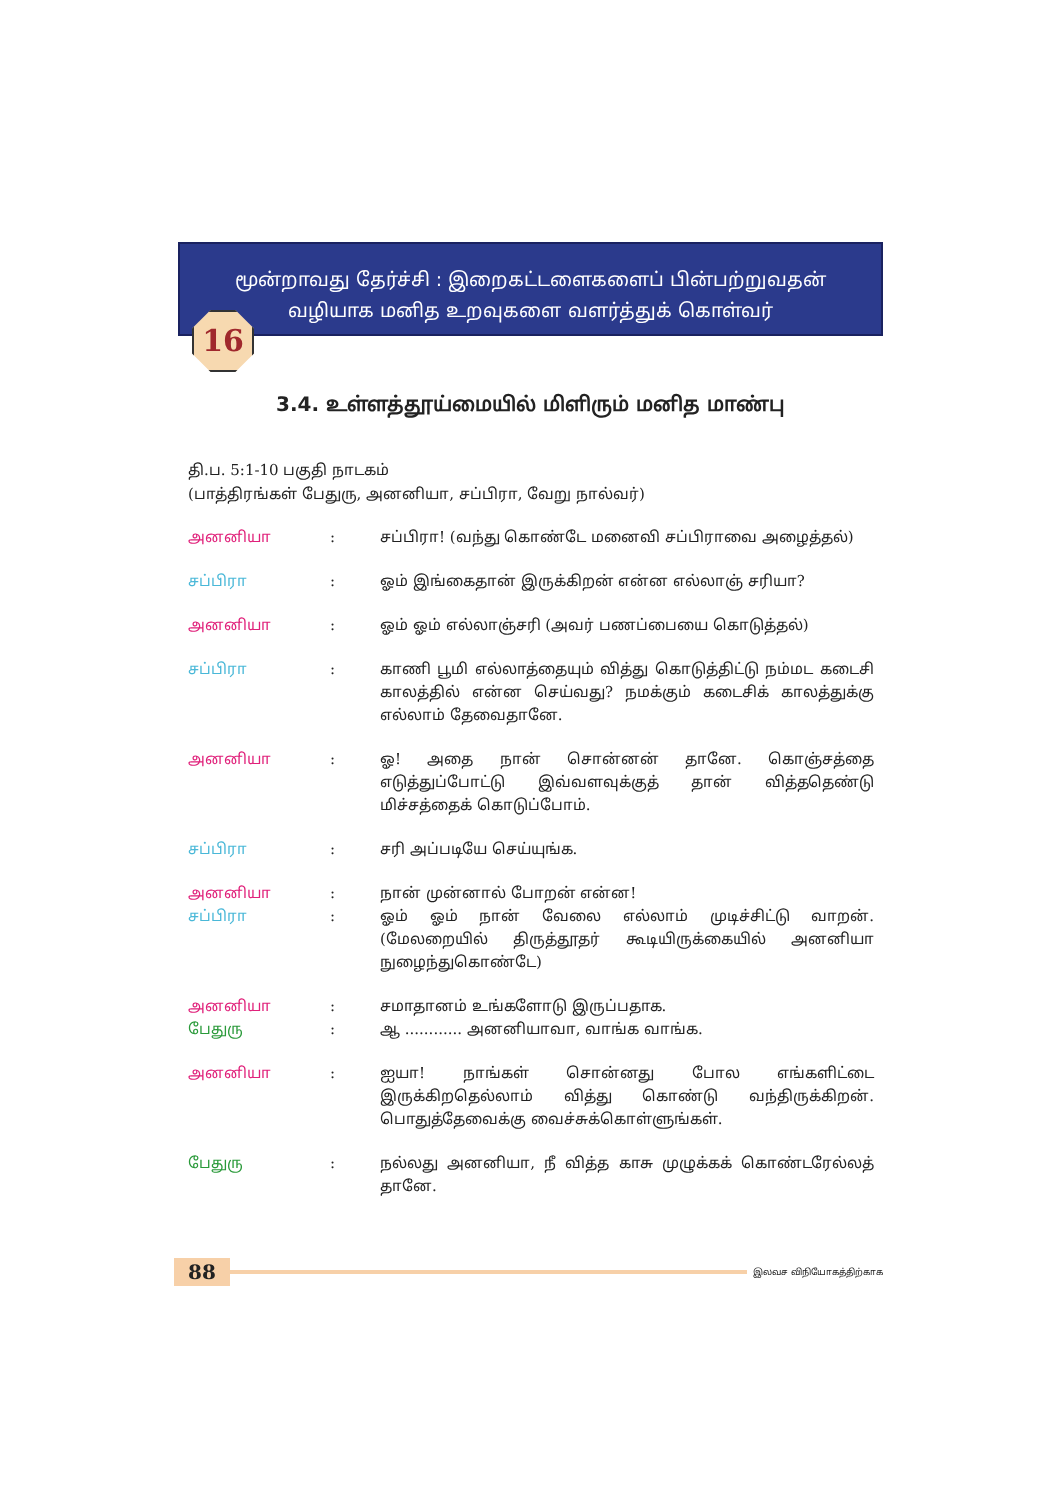மூன்றாவது தேர்ச்சி : இறைகட்டளைகளைப் பின்பற்றுவதன்
வழியாக மனித உறவுகளை வளர்த்துக் கொள்வர்
16
3.4. உள்ளத்தூய்மையில் மிளிரும் மனித மாண்பு
தி.ப. 5:1-10 பகுதி நாடகம்
(பாத்திரங்கள் பேதுரு, அனனியா, சப்பிரா, வேறு நால்வர்)
அனனியா : சப்பிரா! (வந்து கொண்டே மனைவி சப்பிராவை அழைத்தல்)
சப்பிரா : ஓம் இங்கைதான் இருக்கிறன் என்ன எல்லாஞ் சரியா?
அனனியா : ஓம் ஓம் எல்லாஞ்சரி (அவர் பணப்பையை கொடுத்தல்)
சப்பிரா : காணி பூமி எல்லாத்தையும் வித்து கொடுத்திட்டு நம்மட கடைசி காலத்தில் என்ன செய்வது? நமக்கும் கடைசிக் காலத்துக்கு எல்லாம் தேவைதானே.
அனனியா : ஓ! அதை நான் சொன்னன் தானே. கொஞ்சத்தை எடுத்துப்போட்டு இவ்வளவுக்குத் தான் வித்ததெண்டு மிச்சத்தைக் கொடுப்போம்.
சப்பிரா : சரி அப்படியே செய்யுங்க.
அனனியா : நான் முன்னால் போறன் என்ன!
சப்பிரா : ஓம் ஓம் நான் வேலை எல்லாம் முடிச்சிட்டு வாறன். (மேலறையில் திருத்தூதர் கூடியிருக்கையில் அனனியா நுழைந்துகொண்டே)
அனனியா : சமாதானம் உங்களோடு இருப்பதாக.
பேதுரு : ஆ ............ அனனியாவா, வாங்க வாங்க.
அனனியா : ஐயா! நாங்கள் சொன்னது போல எங்களிட்டை இருக்கிறதெல்லாம் வித்து கொண்டு வந்திருக்கிறன். பொதுத்தேவைக்கு வைச்சுக்கொள்ளுங்கள்.
பேதுரு : நல்லது அனனியா, நீ வித்த காசு முழுக்கக் கொண்டரேல்லத் தானே.
88 இலவச விநியோகத்திற்காக